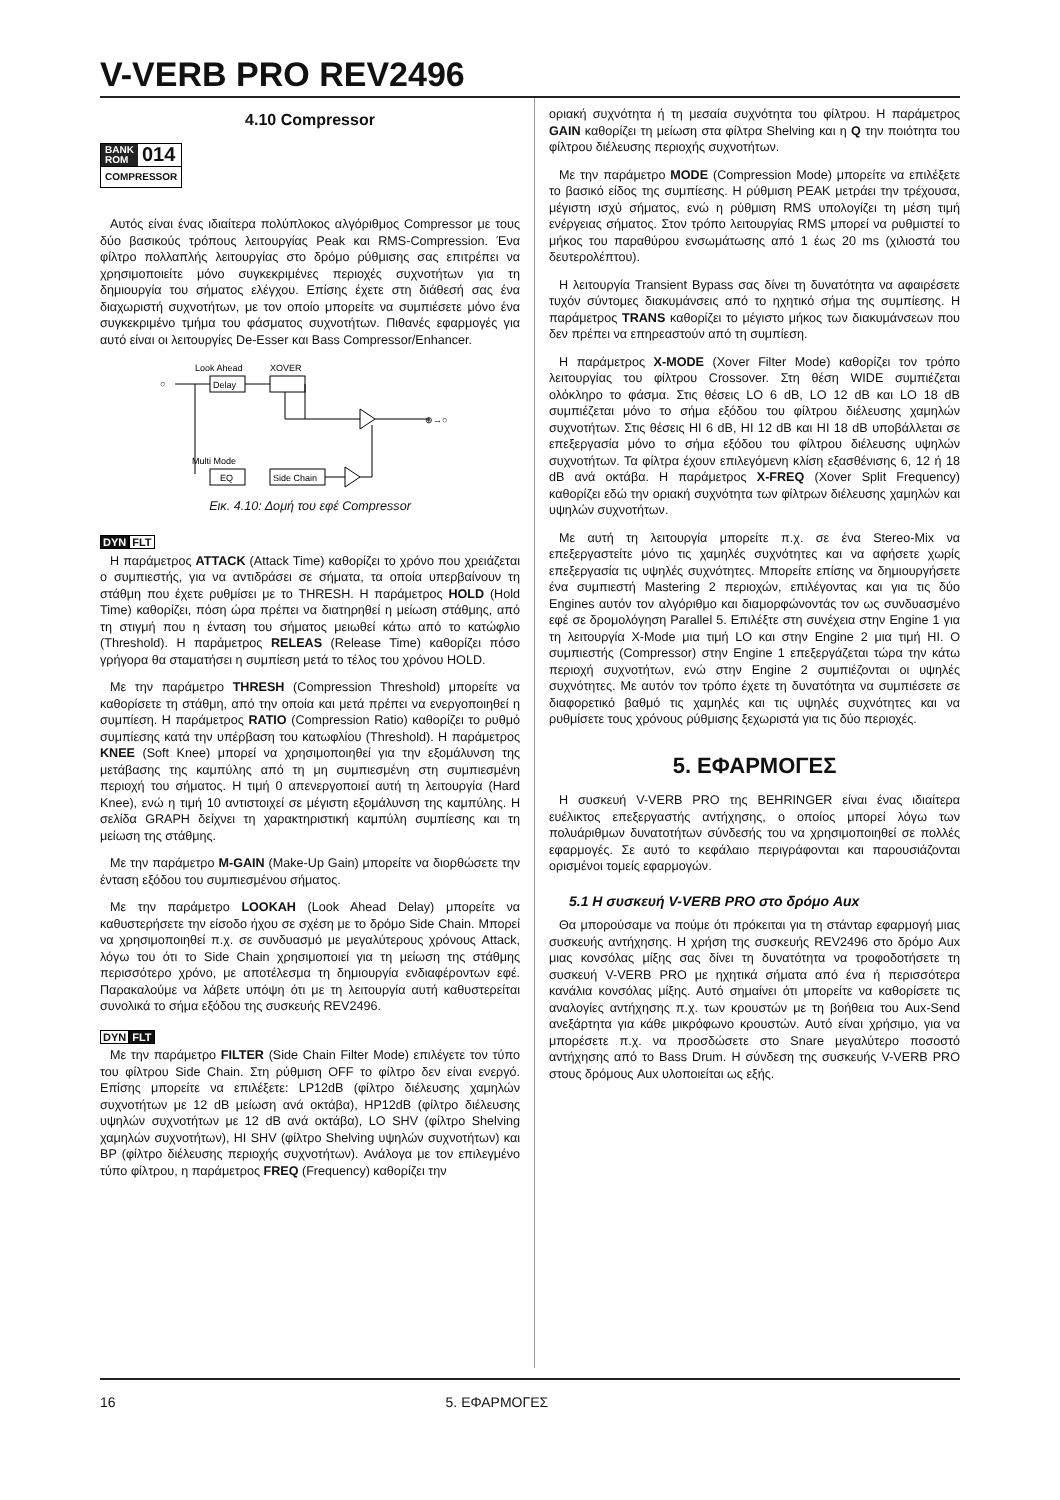V-VERB PRO REV2496
4.10 Compressor
BANK
ROM
014
COMPRESSOR
Αυτός είναι ένας ιδιαίτερα πολύπλοκος αλγόριθμος Compressor με τους δύο βασικούς τρόπους λειτουργίας Peak και RMS-Compression. Ένα φίλτρο πολλαπλής λειτουργίας στο δρόμο ρύθμισης σας επιτρέπει να χρησιμοποιείτε μόνο συγκεκριμένες περιοχές συχνοτήτων για τη δημιουργία του σήματος ελέγχου. Επίσης έχετε στη διάθεσή σας ένα διαχωριστή συχνοτήτων, με τον οποίο μπορείτε να συμπιέσετε μόνο ένα συγκεκριμένο τμήμα του φάσματος συχνοτήτων. Πιθανές εφαρμογές για αυτό είναι οι λειτουργίες De-Esser και Bass Compressor/Enhancer.
Look Ahead
XOVER
Delay
⊕→○
Multi Mode
EQ
Side Chain
○
Εικ. 4.10: Δομή του εφέ Compressor
DYN FLT
Η παράμετρος ATTACK (Attack Time) καθορίζει το χρόνο που χρειάζεται ο συμπιεστής, για να αντιδράσει σε σήματα, τα οποία υπερβαίνουν τη στάθμη που έχετε ρυθμίσει με το THRESH. Η παράμετρος HOLD (Hold Time) καθορίζει, πόση ώρα πρέπει να διατηρηθεί η μείωση στάθμης, από τη στιγμή που η ένταση του σήματος μειωθεί κάτω από το κατώφλιο (Threshold). Η παράμετρος RELEAS (Release Time) καθορίζει πόσο γρήγορα θα σταματήσει η συμπίεση μετά το τέλος του χρόνου HOLD.
Με την παράμετρο THRESH (Compression Threshold) μπορείτε να καθορίσετε τη στάθμη, από την οποία και μετά πρέπει να ενεργοποιηθεί η συμπίεση. Η παράμετρος RATIO (Compression Ratio) καθορίζει το ρυθμό συμπίεσης κατά την υπέρβαση του κατωφλίου (Threshold). Η παράμετρος KNEE (Soft Knee) μπορεί να χρησιμοποιηθεί για την εξομάλυνση της μετάβασης της καμπύλης από τη μη συμπιεσμένη στη συμπιεσμένη περιοχή του σήματος. Η τιμή 0 απενεργοποιεί αυτή τη λειτουργία (Hard Knee), ενώ η τιμή 10 αντιστοιχεί σε μέγιστη εξομάλυνση της καμπύλης. Η σελίδα GRAPH δείχνει τη χαρακτηριστική καμπύλη συμπίεσης και τη μείωση της στάθμης.
Με την παράμετρο M-GAIN (Make-Up Gain) μπορείτε να διορθώσετε την ένταση εξόδου του συμπιεσμένου σήματος.
Με την παράμετρο LOOKAH (Look Ahead Delay) μπορείτε να καθυστερήσετε την είσοδο ήχου σε σχέση με το δρόμο Side Chain. Μπορεί να χρησιμοποιηθεί π.χ. σε συνδυασμό με μεγαλύτερους χρόνους Attack, λόγω του ότι το Side Chain χρησιμοποιεί για τη μείωση της στάθμης περισσότερο χρόνο, με αποτέλεσμα τη δημιουργία ενδιαφέροντων εφέ. Παρακαλούμε να λάβετε υπόψη ότι με τη λειτουργία αυτή καθυστερείται συνολικά το σήμα εξόδου της συσκευής REV2496.
DYN FLT
Με την παράμετρο FILTER (Side Chain Filter Mode) επιλέγετε τον τύπο του φίλτρου Side Chain. Στη ρύθμιση OFF το φίλτρο δεν είναι ενεργό. Επίσης μπορείτε να επιλέξετε: LP12dB (φίλτρο διέλευσης χαμηλών συχνοτήτων με 12 dB μείωση ανά οκτάβα), HP12dB (φίλτρο διέλευσης υψηλών συχνοτήτων με 12 dB ανά οκτάβα), LO SHV (φίλτρο Shelving χαμηλών συχνοτήτων), HI SHV (φίλτρο Shelving υψηλών συχνοτήτων) και BP (φίλτρο διέλευσης περιοχής συχνοτήτων). Ανάλογα με τον επιλεγμένο τύπο φίλτρου, η παράμετρος FREQ (Frequency) καθορίζει την
οριακή συχνότητα ή τη μεσαία συχνότητα του φίλτρου. Η παράμετρος GAIN καθορίζει τη μείωση στα φίλτρα Shelving και η Q την ποιότητα του φίλτρου διέλευσης περιοχής συχνοτήτων.
Με την παράμετρο MODE (Compression Mode) μπορείτε να επιλέξετε το βασικό είδος της συμπίεσης. Η ρύθμιση PEAK μετράει την τρέχουσα, μέγιστη ισχύ σήματος, ενώ η ρύθμιση RMS υπολογίζει τη μέση τιμή ενέργειας σήματος. Στον τρόπο λειτουργίας RMS μπορεί να ρυθμιστεί το μήκος του παραθύρου ενσωμάτωσης από 1 έως 20 ms (χιλιοστά του δευτερολέπτου).
Η λειτουργία Transient Bypass σας δίνει τη δυνατότητα να αφαιρέσετε τυχόν σύντομες διακυμάνσεις από το ηχητικό σήμα της συμπίεσης. Η παράμετρος TRANS καθορίζει το μέγιστο μήκος των διακυμάνσεων που δεν πρέπει να επηρεαστούν από τη συμπίεση.
Η παράμετρος X-MODE (Xover Filter Mode) καθορίζει τον τρόπο λειτουργίας του φίλτρου Crossover. Στη θέση WIDE συμπιέζεται ολόκληρο το φάσμα. Στις θέσεις LO 6 dB, LO 12 dB και LO 18 dB συμπιέζεται μόνο το σήμα εξόδου του φίλτρου διέλευσης χαμηλών συχνοτήτων. Στις θέσεις HI 6 dB, HI 12 dB και HI 18 dB υποβάλλεται σε επεξεργασία μόνο το σήμα εξόδου του φίλτρου διέλευσης υψηλών συχνοτήτων. Τα φίλτρα έχουν επιλεγόμενη κλίση εξασθένισης 6, 12 ή 18 dB ανά οκτάβα. Η παράμετρος X-FREQ (Xover Split Frequency) καθορίζει εδώ την οριακή συχνότητα των φίλτρων διέλευσης χαμηλών και υψηλών συχνοτήτων.
Με αυτή τη λειτουργία μπορείτε π.χ. σε ένα Stereo-Mix να επεξεργαστείτε μόνο τις χαμηλές συχνότητες και να αφήσετε χωρίς επεξεργασία τις υψηλές συχνότητες. Μπορείτε επίσης να δημιουργήσετε ένα συμπιεστή Mastering 2 περιοχών, επιλέγοντας και για τις δύο Engines αυτόν τον αλγόριθμο και διαμορφώνοντάς τον ως συνδυασμένο εφέ σε δρομολόγηση Parallel 5. Επιλέξτε στη συνέχεια στην Engine 1 για τη λειτουργία X-Mode μια τιμή LO και στην Engine 2 μια τιμή HI. Ο συμπιεστής (Compressor) στην Engine 1 επεξεργάζεται τώρα την κάτω περιοχή συχνοτήτων, ενώ στην Engine 2 συμπιέζονται οι υψηλές συχνότητες. Με αυτόν τον τρόπο έχετε τη δυνατότητα να συμπιέσετε σε διαφορετικό βαθμό τις χαμηλές και τις υψηλές συχνότητες και να ρυθμίσετε τους χρόνους ρύθμισης ξεχωριστά για τις δύο περιοχές.
5. ΕΦΑΡΜΟΓΕΣ
Η συσκευή V-VERB PRO της BEHRINGER είναι ένας ιδιαίτερα ευέλικτος επεξεργαστής αντήχησης, ο οποίος μπορεί λόγω των πολυάριθμων δυνατοτήτων σύνδεσής του να χρησιμοποιηθεί σε πολλές εφαρμογές. Σε αυτό το κεφάλαιο περιγράφονται και παρουσιάζονται ορισμένοι τομείς εφαρμογών.
5.1 Η συσκευή V-VERB PRO στο δρόμο Aux
Θα μπορούσαμε να πούμε ότι πρόκειται για τη στάνταρ εφαρμογή μιας συσκευής αντήχησης. Η χρήση της συσκευής REV2496 στο δρόμο Aux μιας κονσόλας μίξης σας δίνει τη δυνατότητα να τροφοδοτήσετε τη συσκευή V-VERB PRO με ηχητικά σήματα από ένα ή περισσότερα κανάλια κονσόλας μίξης. Αυτό σημαίνει ότι μπορείτε να καθορίσετε τις αναλογίες αντήχησης π.χ. των κρουστών με τη βοήθεια του Aux-Send ανεξάρτητα για κάθε μικρόφωνο κρουστών. Αυτό είναι χρήσιμο, για να μπορέσετε π.χ. να προσδώσετε στο Snare μεγαλύτερο ποσοστό αντήχησης από το Bass Drum. Η σύνδεση της συσκευής V-VERB PRO στους δρόμους Aux υλοποιείται ως εξής.
16 5. ΕΦΑΡΜΟΓΕΣ